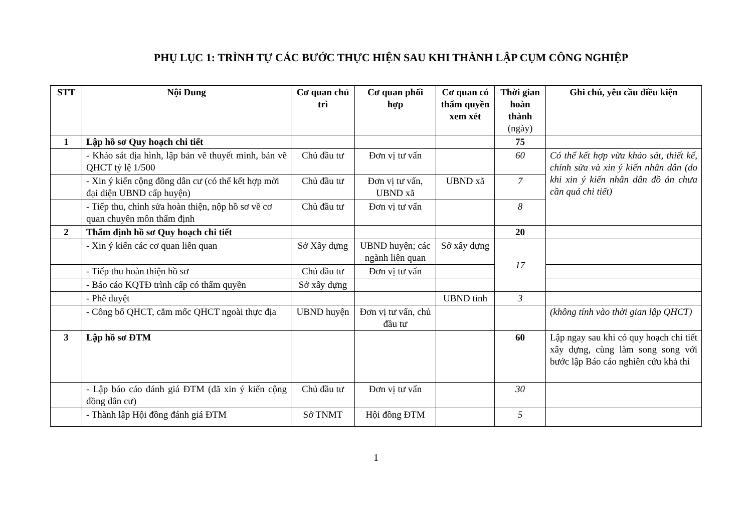PHỤ LỤC 1: TRÌNH TỰ CÁC BƯỚC THỰC HIỆN SAU KHI THÀNH LẬP CỤM CÔNG NGHIỆP
| STT | Nội Dung | Cơ quan chủ trì | Cơ quan phối hợp | Cơ quan có thẩm quyền xem xét | Thời gian hoàn thành (ngày) | Ghi chú, yêu cầu điều kiện |
| --- | --- | --- | --- | --- | --- | --- |
| 1 | Lập hồ sơ Quy hoạch chi tiết | | | | 75 | |
| | - Khảo sát địa hình, lập bản vẽ thuyết minh, bản vẽ QHCT tỷ lệ 1/500 | Chủ đầu tư | Đơn vị tư vấn | | 60 | Có thể kết hợp vừa khảo sát, thiết kế, chỉnh sửa và xin ý kiến nhân dân (do khi xin ý kiến nhân dân đồ án chưa cần quá chi tiết) |
| | - Xin ý kiến cộng đồng dân cư (có thể kết hợp mời đại diện UBND cấp huyện) | Chủ đầu tư | Đơn vị tư vấn, UBND xã | UBND xã | 7 | |
| | - Tiếp thu, chỉnh sửa hoàn thiện, nộp hồ sơ về cơ quan chuyên môn thẩm định | Chủ đầu tư | Đơn vị tư vấn | | 8 | |
| 2 | Thẩm định hồ sơ Quy hoạch chi tiết | | | | 20 | |
| | - Xin ý kiến các cơ quan liên quan | Sở Xây dựng | UBND huyện; các ngành liên quan | Sở xây dựng | 17 | |
| | - Tiếp thu hoàn thiện hồ sơ | Chủ đầu tư | Đơn vị tư vấn | | | |
| | - Báo cáo KQTĐ trình cấp có thẩm quyền | Sở xây dựng | | | | |
| | - Phê duyệt | | | UBND tỉnh | 3 | |
| | - Công bố QHCT, cắm mốc QHCT ngoài thực địa | UBND huyện | Đơn vị tư vấn, chủ đầu tư | | | (không tính vào thời gian lập QHCT) |
| 3 | Lập hồ sơ ĐTM | | | | 60 | Lập ngay sau khi có quy hoạch chi tiết xây dựng, cùng làm song song với bước lập Báo cáo nghiên cứu khả thi |
| | - Lập báo cáo đánh giá ĐTM (đã xin ý kiến cộng đồng dân cư) | Chủ đầu tư | Đơn vị tư vấn | | 30 | |
| | - Thành lập Hội đồng đánh giá ĐTM | Sở TNMT | Hội đồng ĐTM | | 5 | |
1